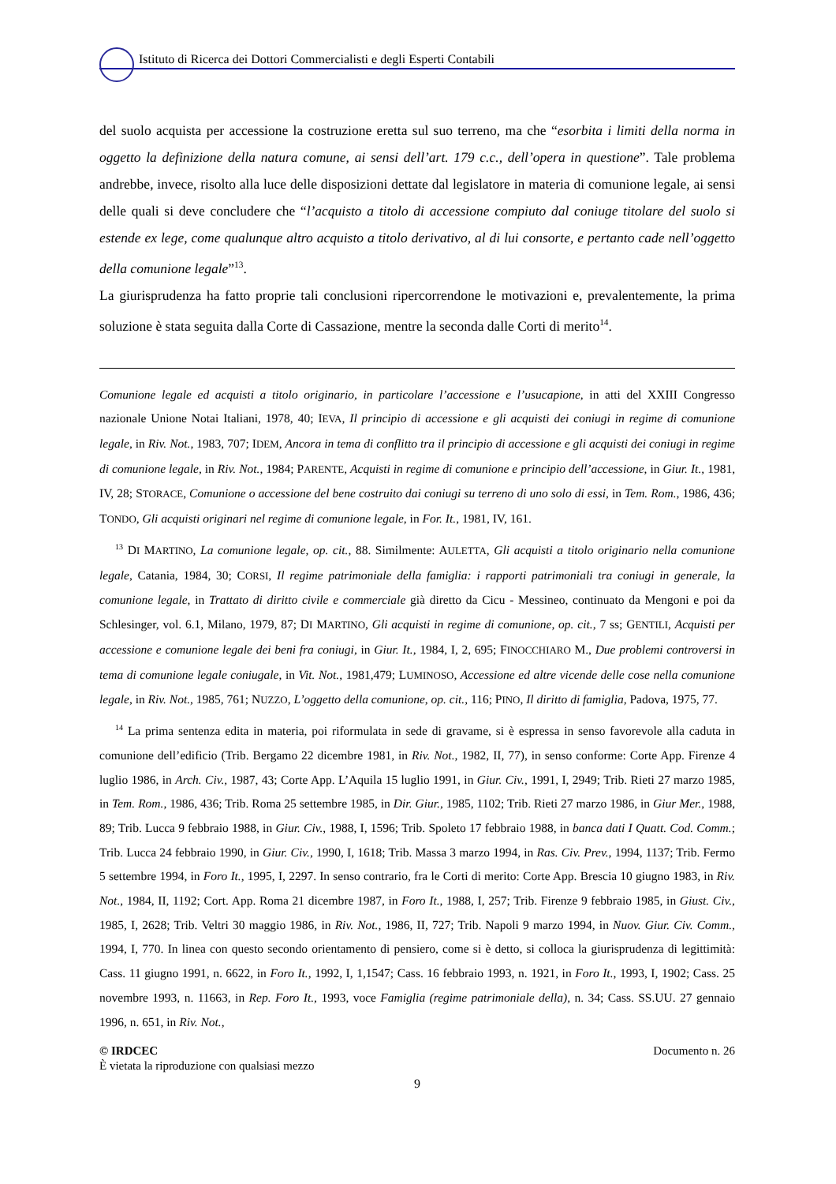Istituto di Ricerca dei Dottori Commercialisti e degli Esperti Contabili
del suolo acquista per accessione la costruzione eretta sul suo terreno, ma che “esorbita i limiti della norma in oggetto la definizione della natura comune, ai sensi dell’art. 179 c.c., dell’opera in questione”. Tale problema andrebbe, invece, risolto alla luce delle disposizioni dettate dal legislatore in materia di comunione legale, ai sensi delle quali si deve concludere che “l’acquisto a titolo di accessione compiuto dal coniuge titolare del suolo si estende ex lege, come qualunque altro acquisto a titolo derivativo, al di lui consorte, e pertanto cade nell’oggetto della comunione legale”<sup>13</sup>.
La giurisprudenza ha fatto proprie tali conclusioni ripercorrendone le motivazioni e, prevalentemente, la prima soluzione è stata seguita dalla Corte di Cassazione, mentre la seconda dalle Corti di merito<sup>14</sup>.
Comunione legale ed acquisti a titolo originario, in particolare l’accessione e l’usucapione, in atti del XXIII Congresso nazionale Unione Notai Italiani, 1978, 40; IEVA, Il principio di accessione e gli acquisti dei coniugi in regime di comunione legale, in Riv. Not., 1983, 707; IDEM, Ancora in tema di conflitto tra il principio di accessione e gli acquisti dei coniugi in regime di comunione legale, in Riv. Not., 1984; PARENTE, Acquisti in regime di comunione e principio dell’accessione, in Giur. It., 1981, IV, 28; STORACE, Comunione o accessione del bene costruito dai coniugi su terreno di uno solo di essi, in Tem. Rom., 1986, 436; TONDO, Gli acquisti originari nel regime di comunione legale, in For. It., 1981, IV, 161.
<sup>13</sup> DI MARTINO, La comunione legale, op. cit., 88. Similmente: AULETTA, Gli acquisti a titolo originario nella comunione legale, Catania, 1984, 30; CORSI, Il regime patrimoniale della famiglia: i rapporti patrimoniali tra coniugi in generale, la comunione legale, in Trattato di diritto civile e commerciale già diretto da Cicu - Messineo, continuato da Mengoni e poi da Schlesinger, vol. 6.1, Milano, 1979, 87; DI MARTINO, Gli acquisti in regime di comunione, op. cit., 7 ss; GENTILI, Acquisti per accessione e comunione legale dei beni fra coniugi, in Giur. It., 1984, I, 2, 695; FINOCCHIARO M., Due problemi controversi in tema di comunione legale coniugale, in Vit. Not., 1981,479; LUMINOSO, Accessione ed altre vicende delle cose nella comunione legale, in Riv. Not., 1985, 761; NUZZO, L’oggetto della comunione, op. cit., 116; PINO, Il diritto di famiglia, Padova, 1975, 77.
<sup>14</sup> La prima sentenza edita in materia, poi riformulata in sede di gravame, si è espressa in senso favorevole alla caduta in comunione dell’edificio (Trib. Bergamo 22 dicembre 1981, in Riv. Not., 1982, II, 77), in senso conforme: Corte App. Firenze 4 luglio 1986, in Arch. Civ., 1987, 43; Corte App. L’Aquila 15 luglio 1991, in Giur. Civ., 1991, I, 2949; Trib. Rieti 27 marzo 1985, in Tem. Rom., 1986, 436; Trib. Roma 25 settembre 1985, in Dir. Giur., 1985, 1102; Trib. Rieti 27 marzo 1986, in Giur Mer., 1988, 89; Trib. Lucca 9 febbraio 1988, in Giur. Civ., 1988, I, 1596; Trib. Spoleto 17 febbraio 1988, in banca dati I Quatt. Cod. Comm.; Trib. Lucca 24 febbraio 1990, in Giur. Civ., 1990, I, 1618; Trib. Massa 3 marzo 1994, in Ras. Civ. Prev., 1994, 1137; Trib. Fermo 5 settembre 1994, in Foro It., 1995, I, 2297. In senso contrario, fra le Corti di merito: Corte App. Brescia 10 giugno 1983, in Riv. Not., 1984, II, 1192; Cort. App. Roma 21 dicembre 1987, in Foro It., 1988, I, 257; Trib. Firenze 9 febbraio 1985, in Giust. Civ., 1985, I, 2628; Trib. Veltri 30 maggio 1986, in Riv. Not., 1986, II, 727; Trib. Napoli 9 marzo 1994, in Nuov. Giur. Civ. Comm., 1994, I, 770. In linea con questo secondo orientamento di pensiero, come si è detto, si colloca la giurisprudenza di legittimità: Cass. 11 giugno 1991, n. 6622, in Foro It., 1992, I, 1,1547; Cass. 16 febbraio 1993, n. 1921, in Foro It., 1993, I, 1902; Cass. 25 novembre 1993, n. 11663, in Rep. Foro It., 1993, voce Famiglia (regime patrimoniale della), n. 34; Cass. SS.UU. 27 gennaio 1996, n. 651, in Riv. Not.,
© IRDCEC
È vietata la riproduzione con qualsiasi mezzo
Documento n. 26
9